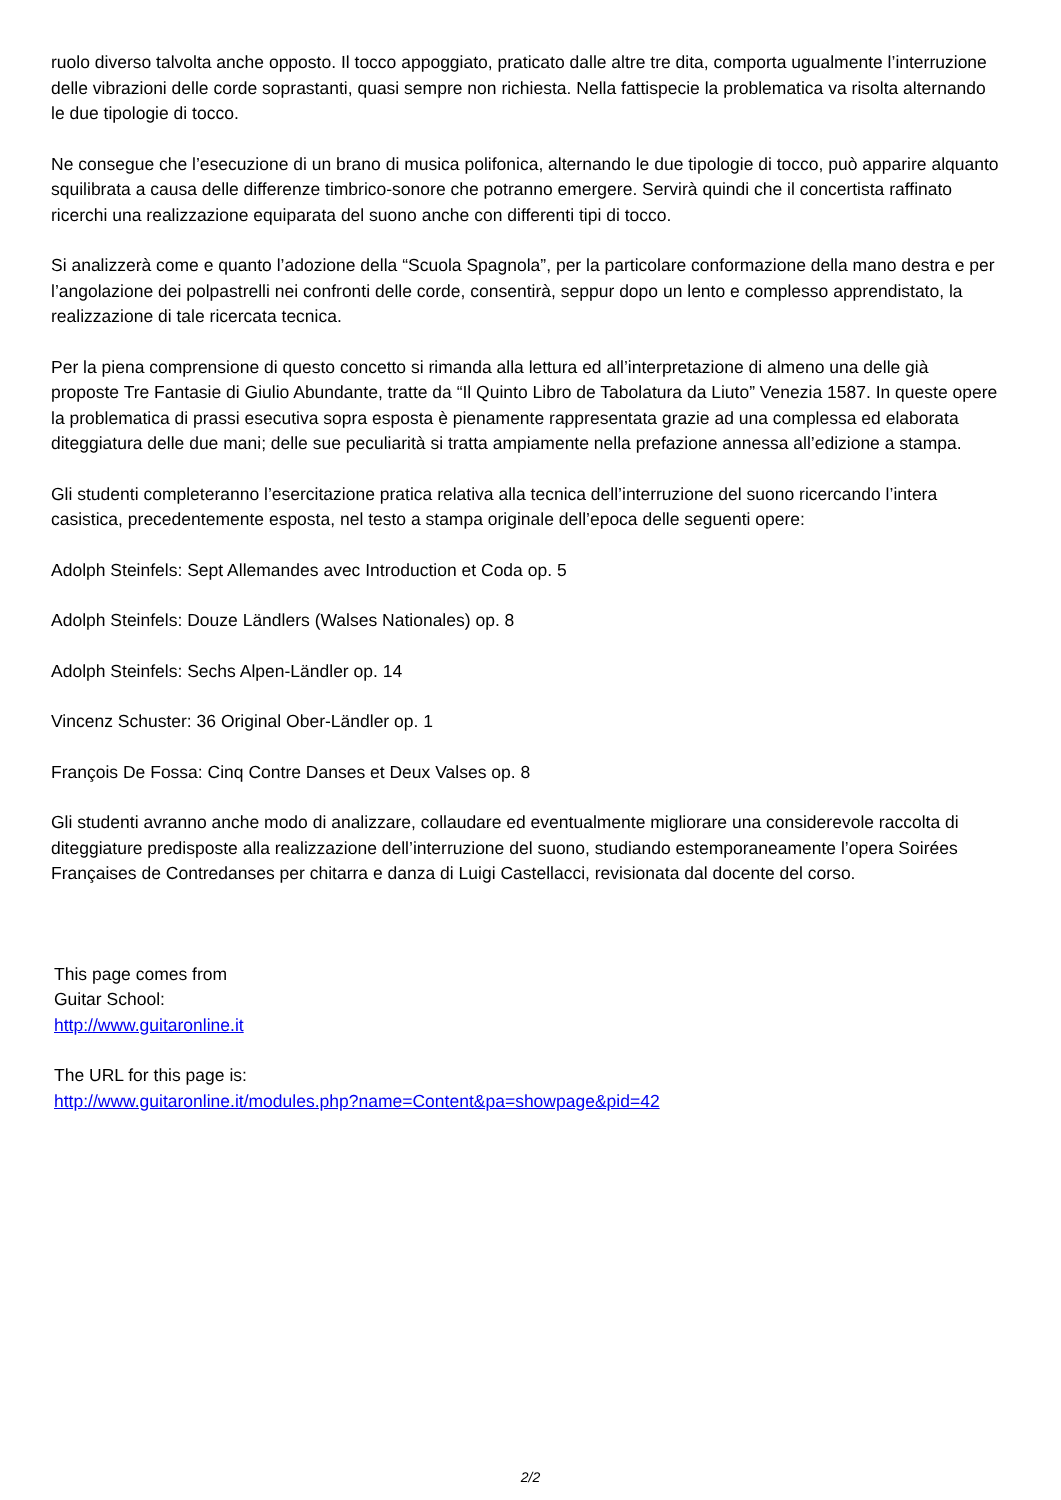ruolo diverso talvolta anche opposto. Il tocco appoggiato, praticato dalle altre tre dita, comporta ugualmente l’interruzione delle vibrazioni delle corde soprastanti, quasi sempre non richiesta. Nella fattispecie la problematica va risolta alternando le due tipologie di tocco.
Ne consegue che l’esecuzione di un brano di musica polifonica, alternando le due tipologie di tocco, può apparire alquanto squilibrata a causa delle differenze timbrico-sonore che potranno emergere. Servirà quindi che il concertista raffinato ricerchi una realizzazione equiparata del suono anche con differenti tipi di tocco.
Si analizzerà come e quanto l’adozione della “Scuola Spagnola”, per la particolare conformazione della mano destra e per l’angolazione dei polpastrelli nei confronti delle corde, consentirà, seppur dopo un lento e complesso apprendistato, la realizzazione di tale ricercata tecnica.
Per la piena comprensione di questo concetto si rimanda alla lettura ed all’interpretazione di almeno una delle già proposte Tre Fantasie di Giulio Abundante, tratte da “Il Quinto Libro de Tabolatura da Liuto” Venezia 1587. In queste opere la problematica di prassi esecutiva sopra esposta è pienamente rappresentata grazie ad una complessa ed elaborata diteggiatura delle due mani; delle sue peculiarità si tratta ampiamente nella prefazione annessa all’edizione a stampa.
Gli studenti completeranno l’esercitazione pratica relativa alla tecnica dell’interruzione del suono ricercando l’intera casistica, precedentemente esposta, nel testo a stampa originale dell’epoca delle seguenti opere:
Adolph Steinfels: Sept Allemandes avec Introduction et Coda op. 5
Adolph Steinfels: Douze Ländlers (Walses Nationales) op. 8
Adolph Steinfels: Sechs Alpen-Ländler op. 14
Vincenz Schuster: 36 Original Ober-Ländler op. 1
François De Fossa: Cinq Contre Danses et Deux Valses op. 8
Gli studenti avranno anche modo di analizzare, collaudare ed eventualmente migliorare una considerevole raccolta di diteggiature predisposte alla realizzazione dell’interruzione del suono, studiando estemporaneamente l’opera Soirées Françaises de Contredanses per chitarra e danza di Luigi Castellacci, revisionata dal docente del corso.
This page comes from
Guitar School:
http://www.guitaronline.it
The URL for this page is:
http://www.guitaronline.it/modules.php?name=Content&pa=showpage&pid=42
2/2